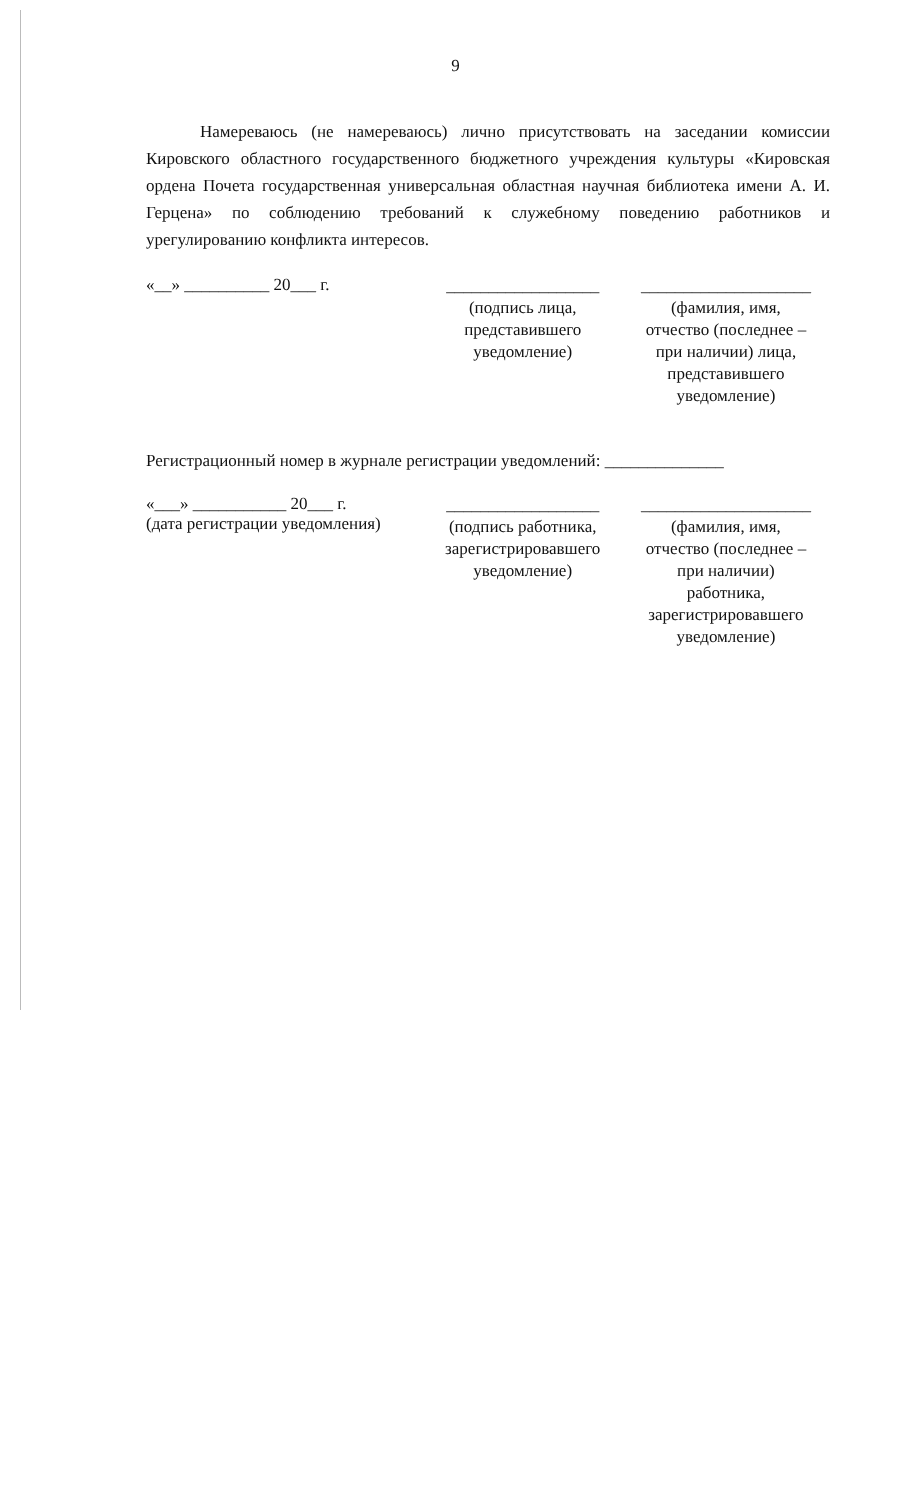9
Намереваюсь (не намереваюсь) лично присутствовать на заседании комиссии Кировского областного государственного бюджетного учреждения культуры «Кировская ордена Почета государственная универсальная областная научная библиотека имени А. И. Герцена» по соблюдению требований к служебному поведению работников и урегулированию конфликта интересов.
«__» __________ 20___ г.
__________________
(подпись лица,
представившего
уведомление)
____________________
(фамилия, имя,
отчество (последнее –
при наличии) лица,
представившего
уведомление)
Регистрационный номер в журнале регистрации уведомлений: ______________
«___» ___________ 20___ г.
(дата регистрации уведомления)
__________________
(подпись работника,
зарегистрировавшего
уведомление)
____________________
(фамилия, имя,
отчество (последнее –
при наличии)
работника,
зарегистрировавшего
уведомление)